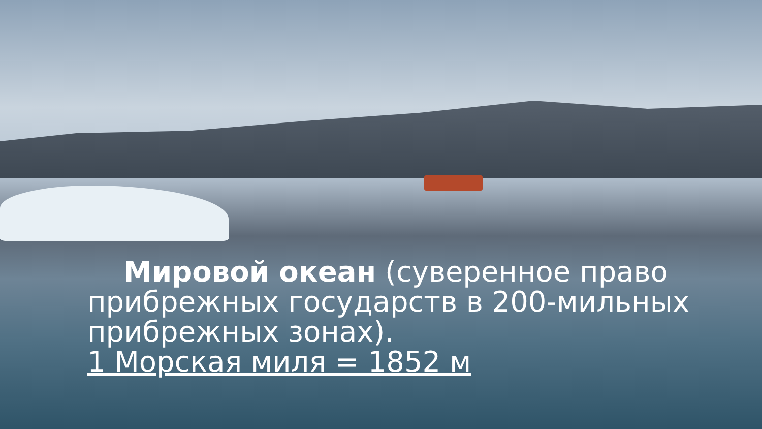Мировой океан (суверенное право прибрежных государств в 200-мильных прибрежных зонах).
1 Морская миля = 1852 м